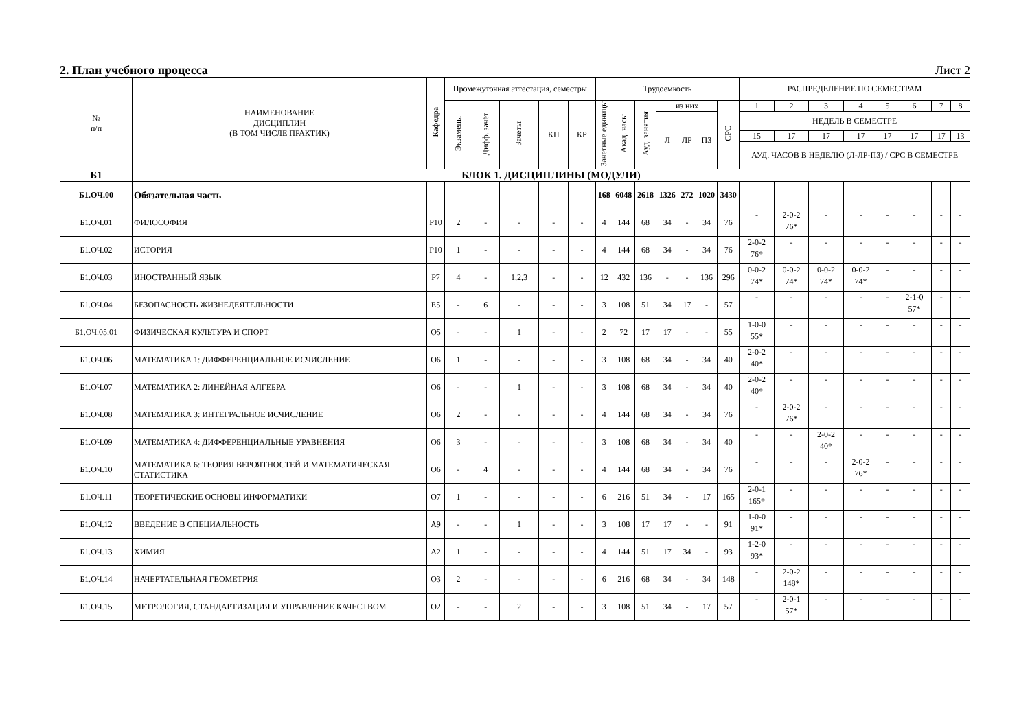2. План учебного процесса Лист 2
| № п/п | НАИМЕНОВАНИЕ ДИСЦИПЛИН (В ТОМ ЧИСЛЕ ПРАКТИК) | Кафедра | Промежуточная аттестация, семестры | | | | | Трудоемкость | | | | | | | РАСПРЕДЕЛЕНИЕ ПО СЕМЕСТРАМ | | | | | | | |
| --- | --- | --- | --- | --- | --- | --- | --- | --- | --- | --- | --- | --- | --- | --- | --- | --- | --- | --- | --- | --- | --- | --- |
| | | | Экзамены | Дифф. зачёт | Зачеты | КП | КР | Зачетные единицы | Акад. часы | Ауд. занятия | из них | | | СРС | 1 | 2 | 3 | 4 | 5 | 6 | 7 | 8 |
| | | | | | | | | | | | Л | ЛР | ПЗ | | НЕДЕЛЬ В СЕМЕСТРЕ | | | | | | | |
| | | | | | | | | | | | | | | | 15 | 17 | 17 | 17 | 17 | 17 | 17 | 13 |
| | | | | | | | | | | | | | | | АУД. ЧАСОВ В НЕДЕЛЮ (Л-ЛР-ПЗ) / СРС В СЕМЕСТРЕ | | | | | | | |
| Б1 | БЛОК 1. ДИСЦИПЛИНЫ (МОДУЛИ) | | | | | | | | | | | | | | | | | | | | | |
| Б1.ОЧ.00 | Обязательная часть | | | | | | | 168 | 6048 | 2618 | 1326 | 272 | 1020 | 3430 | | | | | | | | |
| Б1.ОЧ.01 | ФИЛОСОФИЯ | Р10 | 2 | - | - | - | - | 4 | 144 | 68 | 34 | - | 34 | 76 | - | 2-0-2 76* | - | - | - | - | - | - |
| Б1.ОЧ.02 | ИСТОРИЯ | Р10 | 1 | - | - | - | - | 4 | 144 | 68 | 34 | - | 34 | 76 | 2-0-2 76* | - | - | - | - | - | - | - |
| Б1.ОЧ.03 | ИНОСТРАННЫЙ ЯЗЫК | Р7 | 4 | - | 1,2,3 | - | - | 12 | 432 | 136 | - | - | 136 | 296 | 0-0-2 74* | 0-0-2 74* | 0-0-2 74* | 0-0-2 74* | - | - | - | - |
| Б1.ОЧ.04 | БЕЗОПАСНОСТЬ ЖИЗНЕДЕЯТЕЛЬНОСТИ | Е5 | - | 6 | - | - | - | 3 | 108 | 51 | 34 | 17 | - | 57 | - | - | - | - | - | 2-1-0 57* | - | - |
| Б1.ОЧ.05.01 | ФИЗИЧЕСКАЯ КУЛЬТУРА И СПОРТ | О5 | - | - | 1 | - | - | 2 | 72 | 17 | 17 | - | - | 55 | 1-0-0 55* | - | - | - | - | - | - | - |
| Б1.ОЧ.06 | МАТЕМАТИКА 1: ДИФФЕРЕНЦИАЛЬНОЕ ИСЧИСЛЕНИЕ | О6 | 1 | - | - | - | - | 3 | 108 | 68 | 34 | - | 34 | 40 | 2-0-2 40* | - | - | - | - | - | - | - |
| Б1.ОЧ.07 | МАТЕМАТИКА 2: ЛИНЕЙНАЯ АЛГЕБРА | О6 | - | - | 1 | - | - | 3 | 108 | 68 | 34 | - | 34 | 40 | 2-0-2 40* | - | - | - | - | - | - | - |
| Б1.ОЧ.08 | МАТЕМАТИКА 3: ИНТЕГРАЛЬНОЕ ИСЧИСЛЕНИЕ | О6 | 2 | - | - | - | - | 4 | 144 | 68 | 34 | - | 34 | 76 | - | 2-0-2 76* | - | - | - | - | - | - |
| Б1.ОЧ.09 | МАТЕМАТИКА 4: ДИФФЕРЕНЦИАЛЬНЫЕ УРАВНЕНИЯ | О6 | 3 | - | - | - | - | 3 | 108 | 68 | 34 | - | 34 | 40 | - | - | 2-0-2 40* | - | - | - | - | - |
| Б1.ОЧ.10 | МАТЕМАТИКА 6: ТЕОРИЯ ВЕРОЯТНОСТЕЙ И МАТЕМАТИЧЕСКАЯ СТАТИСТИКА | О6 | - | 4 | - | - | - | 4 | 144 | 68 | 34 | - | 34 | 76 | - | - | - | 2-0-2 76* | - | - | - | - |
| Б1.ОЧ.11 | ТЕОРЕТИЧЕСКИЕ ОСНОВЫ ИНФОРМАТИКИ | О7 | 1 | - | - | - | - | 6 | 216 | 51 | 34 | - | 17 | 165 | 2-0-1 165* | - | - | - | - | - | - | - |
| Б1.ОЧ.12 | ВВЕДЕНИЕ В СПЕЦИАЛЬНОСТЬ | А9 | - | - | 1 | - | - | 3 | 108 | 17 | 17 | - | - | 91 | 1-0-0 91* | - | - | - | - | - | - | - |
| Б1.ОЧ.13 | ХИМИЯ | А2 | 1 | - | - | - | - | 4 | 144 | 51 | 17 | 34 | - | 93 | 1-2-0 93* | - | - | - | - | - | - | - |
| Б1.ОЧ.14 | НАЧЕРТАТЕЛЬНАЯ ГЕОМЕТРИЯ | О3 | 2 | - | - | - | - | 6 | 216 | 68 | 34 | - | 34 | 148 | - | 2-0-2 148* | - | - | - | - | - | - |
| Б1.ОЧ.15 | МЕТРОЛОГИЯ, СТАНДАРТИЗАЦИЯ И УПРАВЛЕНИЕ КАЧЕСТВОМ | О2 | - | - | 2 | - | - | 3 | 108 | 51 | 34 | - | 17 | 57 | - | 2-0-1 57* | - | - | - | - | - | - |